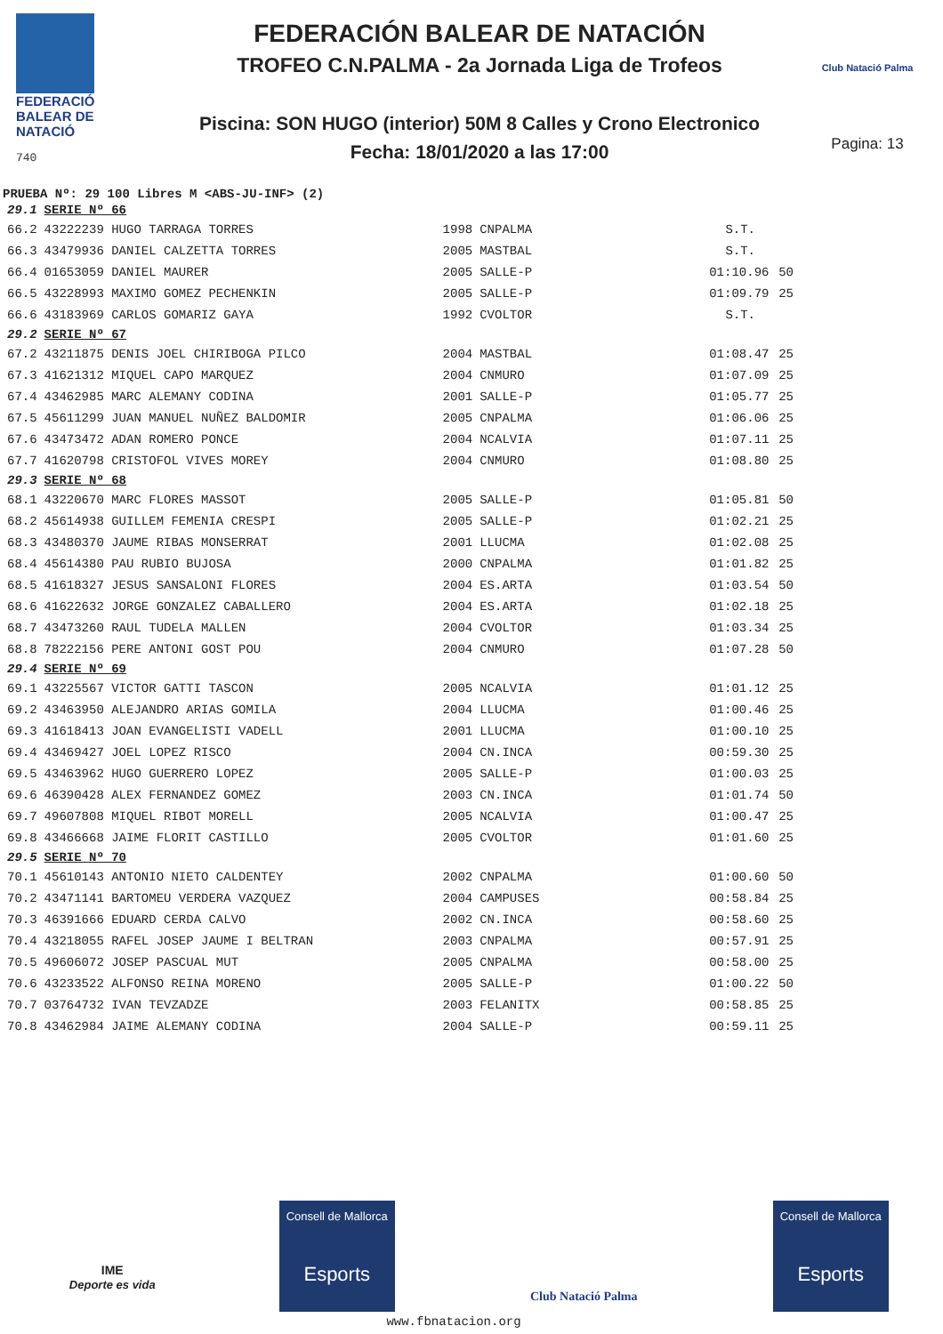FEDERACIÓ
BALEAR DE
NATACIÓ
740
FEDERACIÓN BALEAR DE NATACIÓN
TROFEO C.N.PALMA - 2a Jornada Liga de Trofeos
Piscina: SON HUGO (interior) 50M 8 Calles y Crono Electronico
Fecha: 18/01/2020 a las 17:00
Club Natació Palma
Pagina: 13
PRUEBA Nº: 29 100 Libres M <ABS-JU-INF> (2)
| 29.1 | SERIE Nº 66 | | | | |
| 66.2 | 43222239 HUGO TARRAGA TORRES | 1998 | CNPALMA | S.T. | |
| 66.3 | 43479936 DANIEL CALZETTA TORRES | 2005 | MASTBAL | S.T. | |
| 66.4 | 01653059 DANIEL MAURER | 2005 | SALLE-P | 01:10.96 | 50 |
| 66.5 | 43228993 MAXIMO GOMEZ PECHENKIN | 2005 | SALLE-P | 01:09.79 | 25 |
| 66.6 | 43183969 CARLOS GOMARIZ GAYA | 1992 | CVOLTOR | S.T. | |
| 29.2 | SERIE Nº 67 | | | | |
| 67.2 | 43211875 DENIS JOEL CHIRIBOGA PILCO | 2004 | MASTBAL | 01:08.47 | 25 |
| 67.3 | 41621312 MIQUEL CAPO MARQUEZ | 2004 | CNMURO | 01:07.09 | 25 |
| 67.4 | 43462985 MARC ALEMANY CODINA | 2001 | SALLE-P | 01:05.77 | 25 |
| 67.5 | 45611299 JUAN MANUEL NUÑEZ BALDOMIR | 2005 | CNPALMA | 01:06.06 | 25 |
| 67.6 | 43473472 ADAN ROMERO PONCE | 2004 | NCALVIA | 01:07.11 | 25 |
| 67.7 | 41620798 CRISTOFOL VIVES MOREY | 2004 | CNMURO | 01:08.80 | 25 |
| 29.3 | SERIE Nº 68 | | | | |
| 68.1 | 43220670 MARC FLORES MASSOT | 2005 | SALLE-P | 01:05.81 | 50 |
| 68.2 | 45614938 GUILLEM FEMENIA CRESPI | 2005 | SALLE-P | 01:02.21 | 25 |
| 68.3 | 43480370 JAUME RIBAS MONSERRAT | 2001 | LLUCMA | 01:02.08 | 25 |
| 68.4 | 45614380 PAU RUBIO BUJOSA | 2000 | CNPALMA | 01:01.82 | 25 |
| 68.5 | 41618327 JESUS SANSALONI FLORES | 2004 | ES.ARTA | 01:03.54 | 50 |
| 68.6 | 41622632 JORGE GONZALEZ CABALLERO | 2004 | ES.ARTA | 01:02.18 | 25 |
| 68.7 | 43473260 RAUL TUDELA MALLEN | 2004 | CVOLTOR | 01:03.34 | 25 |
| 68.8 | 78222156 PERE ANTONI GOST POU | 2004 | CNMURO | 01:07.28 | 50 |
| 29.4 | SERIE Nº 69 | | | | |
| 69.1 | 43225567 VICTOR GATTI TASCON | 2005 | NCALVIA | 01:01.12 | 25 |
| 69.2 | 43463950 ALEJANDRO ARIAS GOMILA | 2004 | LLUCMA | 01:00.46 | 25 |
| 69.3 | 41618413 JOAN EVANGELISTI VADELL | 2001 | LLUCMA | 01:00.10 | 25 |
| 69.4 | 43469427 JOEL LOPEZ RISCO | 2004 | CN.INCA | 00:59.30 | 25 |
| 69.5 | 43463962 HUGO GUERRERO LOPEZ | 2005 | SALLE-P | 01:00.03 | 25 |
| 69.6 | 46390428 ALEX FERNANDEZ GOMEZ | 2003 | CN.INCA | 01:01.74 | 50 |
| 69.7 | 49607808 MIQUEL RIBOT MORELL | 2005 | NCALVIA | 01:00.47 | 25 |
| 69.8 | 43466668 JAIME FLORIT CASTILLO | 2005 | CVOLTOR | 01:01.60 | 25 |
| 29.5 | SERIE Nº 70 | | | | |
| 70.1 | 45610143 ANTONIO NIETO CALDENTEY | 2002 | CNPALMA | 01:00.60 | 50 |
| 70.2 | 43471141 BARTOMEU VERDERA VAZQUEZ | 2004 | CAMPUSES | 00:58.84 | 25 |
| 70.3 | 46391666 EDUARD CERDA CALVO | 2002 | CN.INCA | 00:58.60 | 25 |
| 70.4 | 43218055 RAFEL JOSEP JAUME I BELTRAN | 2003 | CNPALMA | 00:57.91 | 25 |
| 70.5 | 49606072 JOSEP PASCUAL MUT | 2005 | CNPALMA | 00:58.00 | 25 |
| 70.6 | 43233522 ALFONSO REINA MORENO | 2005 | SALLE-P | 01:00.22 | 50 |
| 70.7 | 03764732 IVAN TEVZADZE | 2003 | FELANITX | 00:58.85 | 25 |
| 70.8 | 43462984 JAIME ALEMANY CODINA | 2004 | SALLE-P | 00:59.11 | 25 |
IME
Deporte es vida
Consell de Mallorca
Esports
Club Natació Palma
Consell de Mallorca
Esports
www.fbnatacion.org